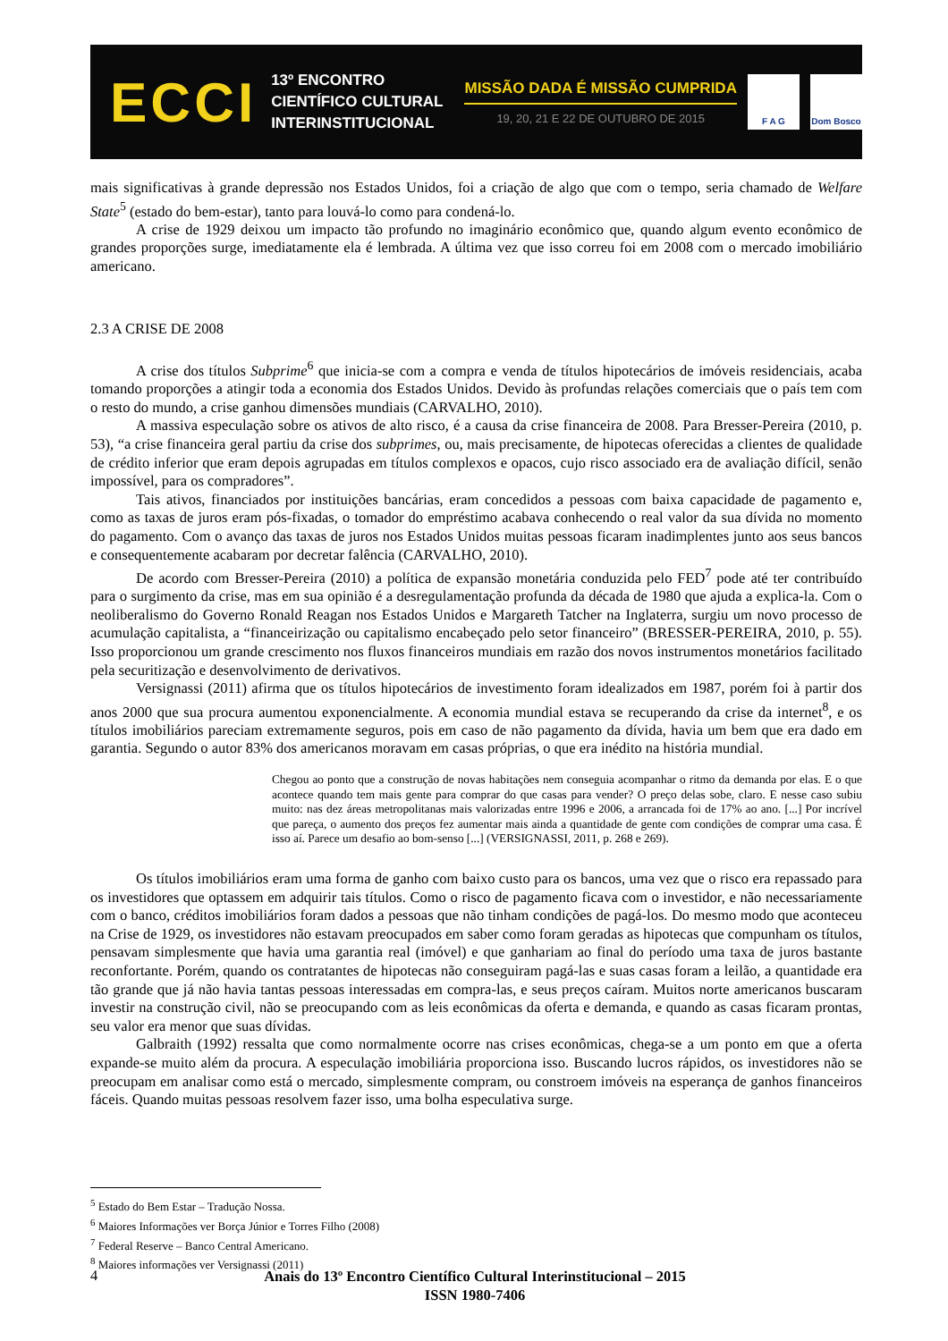ECCI
13º ENCONTRO
CIENTÍFICO CULTURAL
INTERINSTITUCIONAL
MISSÃO DADA É MISSÃO CUMPRIDA
19, 20, 21 E 22 DE OUTUBRO DE 2015
F A G Dom Bosco
mais significativas à grande depressão nos Estados Unidos, foi a criação de algo que com o tempo, seria chamado de Welfare State<sup>5</sup> (estado do bem-estar), tanto para louvá-lo como para condená-lo.
A crise de 1929 deixou um impacto tão profundo no imaginário econômico que, quando algum evento econômico de grandes proporções surge, imediatamente ela é lembrada. A última vez que isso correu foi em 2008 com o mercado imobiliário americano.
2.3 A CRISE DE 2008
A crise dos títulos Subprime<sup>6</sup> que inicia-se com a compra e venda de títulos hipotecários de imóveis residenciais, acaba tomando proporções a atingir toda a economia dos Estados Unidos. Devido às profundas relações comerciais que o país tem com o resto do mundo, a crise ganhou dimensões mundiais (CARVALHO, 2010).
A massiva especulação sobre os ativos de alto risco, é a causa da crise financeira de 2008. Para Bresser-Pereira (2010, p. 53), “a crise financeira geral partiu da crise dos subprimes, ou, mais precisamente, de hipotecas oferecidas a clientes de qualidade de crédito inferior que eram depois agrupadas em títulos complexos e opacos, cujo risco associado era de avaliação difícil, senão impossível, para os compradores”.
Tais ativos, financiados por instituições bancárias, eram concedidos a pessoas com baixa capacidade de pagamento e, como as taxas de juros eram pós-fixadas, o tomador do empréstimo acabava conhecendo o real valor da sua dívida no momento do pagamento. Com o avanço das taxas de juros nos Estados Unidos muitas pessoas ficaram inadimplentes junto aos seus bancos e consequentemente acabaram por decretar falência (CARVALHO, 2010).
De acordo com Bresser-Pereira (2010) a política de expansão monetária conduzida pelo FED<sup>7</sup> pode até ter contribuído para o surgimento da crise, mas em sua opinião é a desregulamentação profunda da década de 1980 que ajuda a explica-la. Com o neoliberalismo do Governo Ronald Reagan nos Estados Unidos e Margareth Tatcher na Inglaterra, surgiu um novo processo de acumulação capitalista, a “financeirização ou capitalismo encabeçado pelo setor financeiro” (BRESSER-PEREIRA, 2010, p. 55). Isso proporcionou um grande crescimento nos fluxos financeiros mundiais em razão dos novos instrumentos monetários facilitado pela securitização e desenvolvimento de derivativos.
Versignassi (2011) afirma que os títulos hipotecários de investimento foram idealizados em 1987, porém foi à partir dos anos 2000 que sua procura aumentou exponencialmente. A economia mundial estava se recuperando da crise da internet<sup>8</sup>, e os títulos imobiliários pareciam extremamente seguros, pois em caso de não pagamento da dívida, havia um bem que era dado em garantia. Segundo o autor 83% dos americanos moravam em casas próprias, o que era inédito na história mundial.
Chegou ao ponto que a construção de novas habitações nem conseguia acompanhar o ritmo da demanda por elas. E o que acontece quando tem mais gente para comprar do que casas para vender? O preço delas sobe, claro. E nesse caso subiu muito: nas dez áreas metropolitanas mais valorizadas entre 1996 e 2006, a arrancada foi de 17% ao ano. [...] Por incrível que pareça, o aumento dos preços fez aumentar mais ainda a quantidade de gente com condições de comprar uma casa. É isso aí. Parece um desafio ao bom-senso [...] (VERSIGNASSI, 2011, p. 268 e 269).
Os títulos imobiliários eram uma forma de ganho com baixo custo para os bancos, uma vez que o risco era repassado para os investidores que optassem em adquirir tais títulos. Como o risco de pagamento ficava com o investidor, e não necessariamente com o banco, créditos imobiliários foram dados a pessoas que não tinham condições de pagá-los. Do mesmo modo que aconteceu na Crise de 1929, os investidores não estavam preocupados em saber como foram geradas as hipotecas que compunham os títulos, pensavam simplesmente que havia uma garantia real (imóvel) e que ganhariam ao final do período uma taxa de juros bastante reconfortante. Porém, quando os contratantes de hipotecas não conseguiram pagá-las e suas casas foram a leilão, a quantidade era tão grande que já não havia tantas pessoas interessadas em compra-las, e seus preços caíram. Muitos norte americanos buscaram investir na construção civil, não se preocupando com as leis econômicas da oferta e demanda, e quando as casas ficaram prontas, seu valor era menor que suas dívidas.
Galbraith (1992) ressalta que como normalmente ocorre nas crises econômicas, chega-se a um ponto em que a oferta expande-se muito além da procura. A especulação imobiliária proporciona isso. Buscando lucros rápidos, os investidores não se preocupam em analisar como está o mercado, simplesmente compram, ou constroem imóveis na esperança de ganhos financeiros fáceis. Quando muitas pessoas resolvem fazer isso, uma bolha especulativa surge.
<sup>5</sup> Estado do Bem Estar – Tradução Nossa.
<sup>6</sup> Maiores Informações ver Borça Júnior e Torres Filho (2008)
<sup>7</sup> Federal Reserve – Banco Central Americano.
<sup>8</sup> Maiores informações ver Versignassi (2011)
4
Anais do 13º Encontro Científico Cultural Interinstitucional – 2015
ISSN 1980-7406